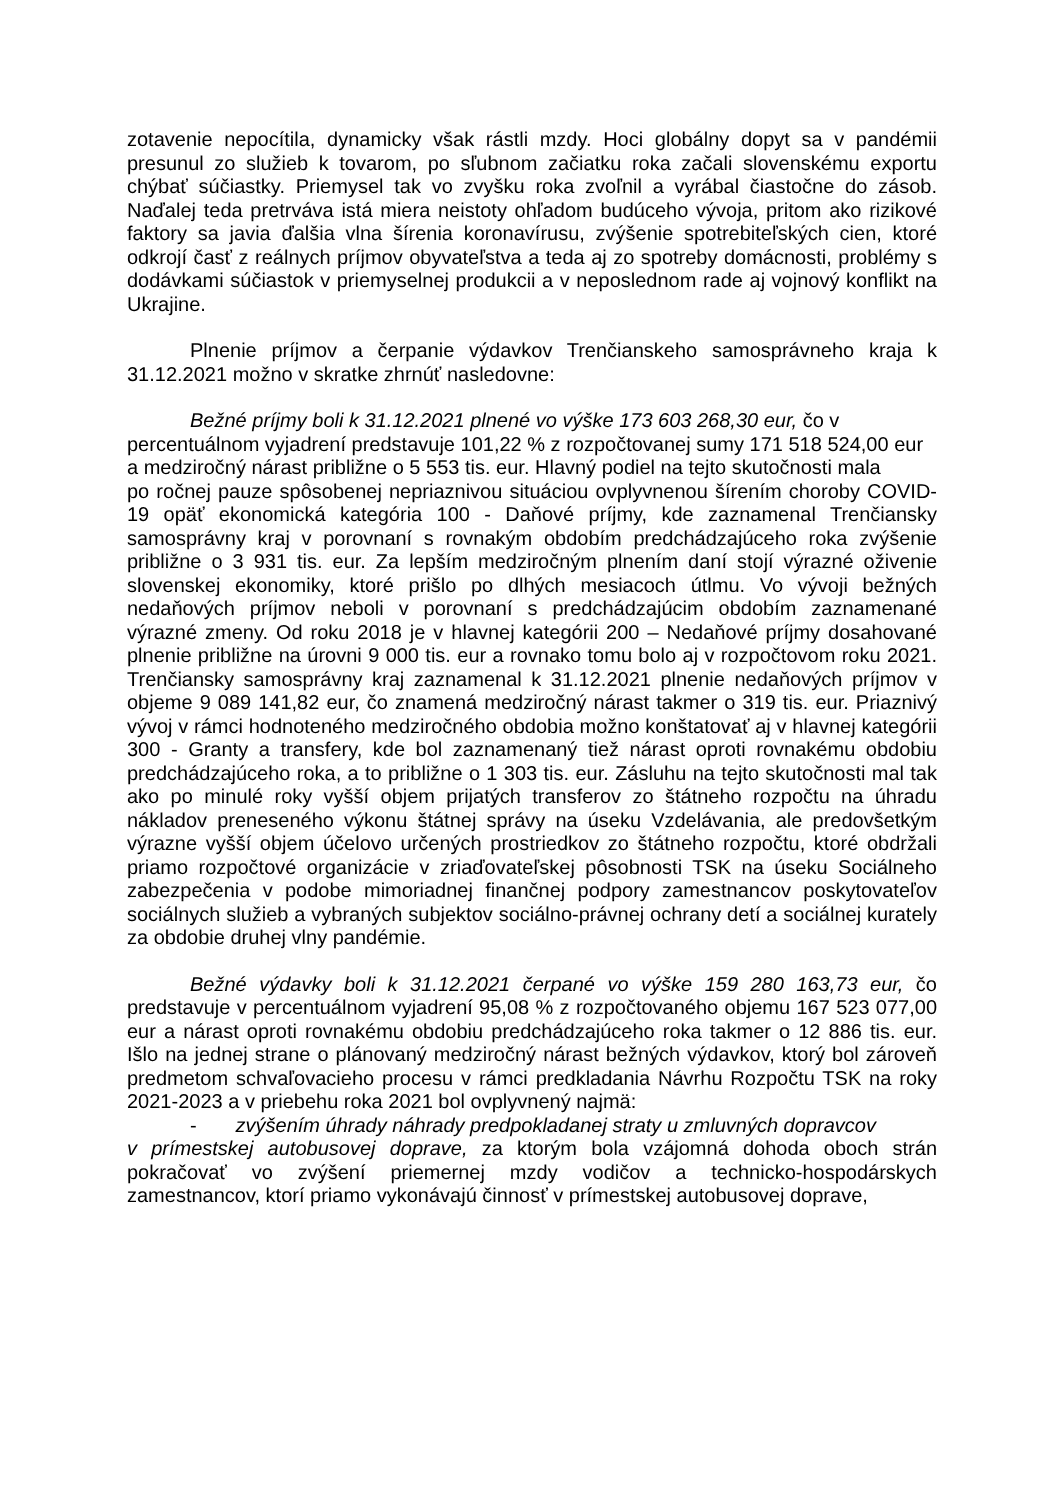zotavenie nepocítila, dynamicky však rástli mzdy. Hoci globálny dopyt sa v pandémii presunul zo služieb k tovarom, po sľubnom začiatku roka začali slovenskému exportu chýbať súčiastky. Priemysel tak vo zvyšku roka zvoľnil a vyrábal čiastočne do zásob. Naďalej teda pretrváva istá miera neistoty ohľadom budúceho vývoja, pritom ako rizikové faktory sa javia ďalšia vlna šírenia koronavírusu, zvýšenie spotrebiteľských cien, ktoré odkrojí časť z reálnych príjmov obyvateľstva a teda aj zo spotreby domácnosti, problémy s dodávkami súčiastok v priemyselnej produkcii a v neposlednom rade aj vojnový konflikt na Ukrajine.
Plnenie príjmov a čerpanie výdavkov Trenčianskeho samosprávneho kraja k 31.12.2021 možno v skratke zhrnúť nasledovne:
Bežné príjmy boli k 31.12.2021 plnené vo výške 173 603 268,30 eur, čo v percentuálnom vyjadrení predstavuje 101,22 % z rozpočtovanej sumy 171 518 524,00 eur a medziročný nárast približne o 5 553 tis. eur. Hlavný podiel na tejto skutočnosti mala
po ročnej pauze spôsobenej nepriaznivou situáciou ovplyvnenou šírením choroby COVID-19 opäť ekonomická kategória 100 - Daňové príjmy, kde zaznamenal Trenčiansky samosprávny kraj v porovnaní s rovnakým obdobím predchádzajúceho roka zvýšenie približne o 3 931 tis. eur. Za lepším medziročným plnením daní stojí výrazné oživenie slovenskej ekonomiky, ktoré prišlo po dlhých mesiacoch útlmu. Vo vývoji bežných nedaňových príjmov neboli v porovnaní s predchádzajúcim obdobím zaznamenané výrazné zmeny. Od roku 2018 je v hlavnej kategórii 200 – Nedaňové príjmy dosahované plnenie približne na úrovni 9 000 tis. eur a rovnako tomu bolo aj v rozpočtovom roku 2021. Trenčiansky samosprávny kraj zaznamenal k 31.12.2021 plnenie nedaňových príjmov v objeme 9 089 141,82 eur, čo znamená medziročný nárast takmer o 319 tis. eur. Priaznivý vývoj v rámci hodnoteného medziročného obdobia možno konštatovať aj v hlavnej kategórii 300 - Granty a transfery, kde bol zaznamenaný tiež nárast oproti rovnakému obdobiu predchádzajúceho roka, a to približne o 1 303 tis. eur. Zásluhu na tejto skutočnosti mal tak ako po minulé roky vyšší objem prijatých transferov zo štátneho rozpočtu na úhradu nákladov preneseného výkonu štátnej správy na úseku Vzdelávania, ale predovšetkým výrazne vyšší objem účelovo určených prostriedkov zo štátneho rozpočtu, ktoré obdržali priamo rozpočtové organizácie v zriaďovateľskej pôsobnosti TSK na úseku Sociálneho zabezpečenia v podobe mimoriadnej finančnej podpory zamestnancov poskytovateľov sociálnych služieb a vybraných subjektov sociálno-právnej ochrany detí a sociálnej kurately za obdobie druhej vlny pandémie.
Bežné výdavky boli k 31.12.2021 čerpané vo výške 159 280 163,73 eur, čo predstavuje v percentuálnom vyjadrení 95,08 % z rozpočtovaného objemu 167 523 077,00 eur a nárast oproti rovnakému obdobiu predchádzajúceho roka takmer o 12 886 tis. eur. Išlo na jednej strane o plánovaný medziročný nárast bežných výdavkov, ktorý bol zároveň predmetom schvaľovacieho procesu v rámci predkladania Návrhu Rozpočtu TSK na roky 2021-2023 a v priebehu roka 2021 bol ovplyvnený najmä:
- zvýšením úhrady náhrady predpokladanej straty u zmluvných dopravcov
v prímestskej autobusovej doprave, za ktorým bola vzájomná dohoda oboch strán pokračovať vo zvýšení priemernej mzdy vodičov a technicko-hospodárskych zamestnancov, ktorí priamo vykonávajú činnosť v prímestskej autobusovej doprave,